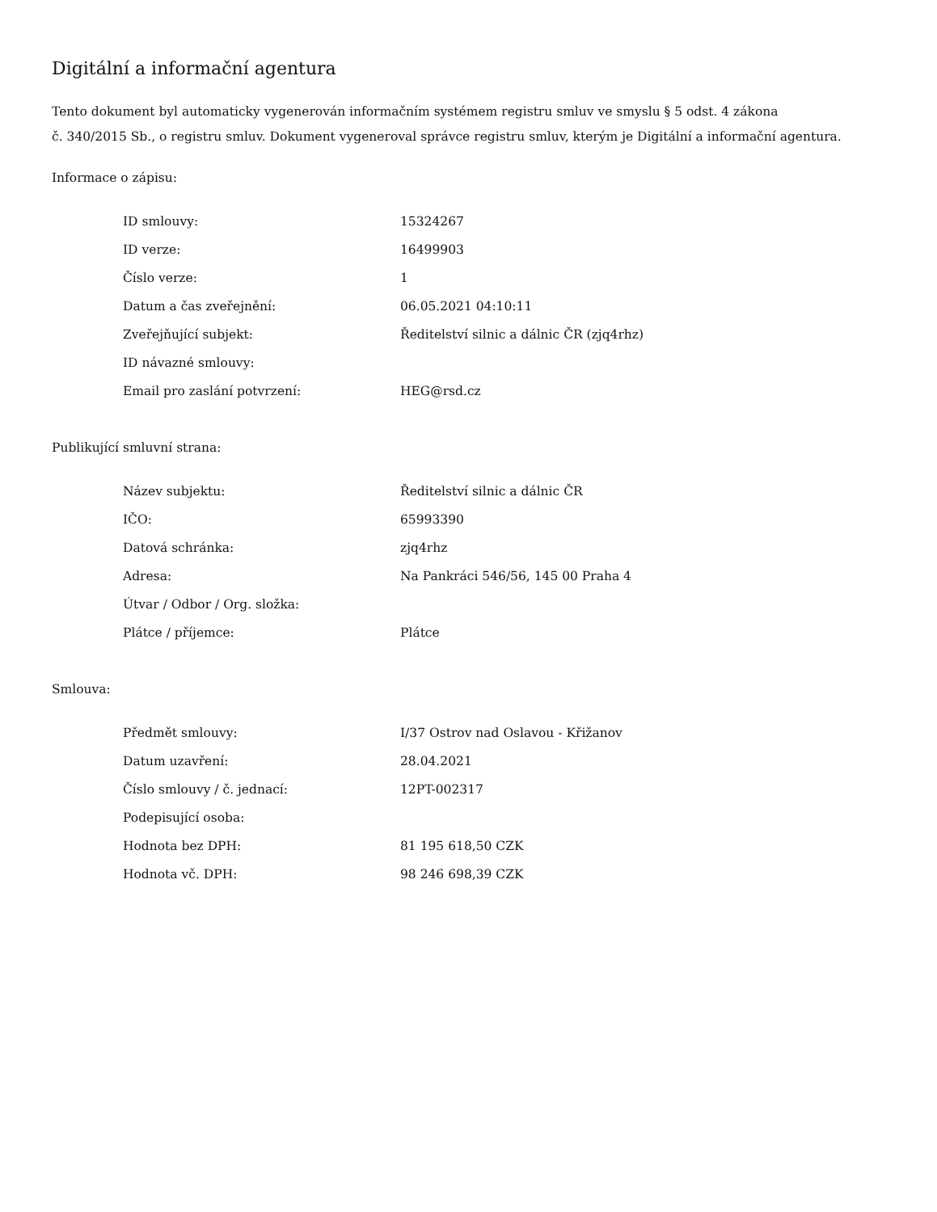Digitální a informační agentura
Tento dokument byl automaticky vygenerován informačním systémem registru smluv ve smyslu § 5 odst. 4 zákona
č. 340/2015 Sb., o registru smluv. Dokument vygeneroval správce registru smluv, kterým je Digitální a informační agentura.
Informace o zápisu:
| ID smlouvy: | 15324267 |
| ID verze: | 16499903 |
| Číslo verze: | 1 |
| Datum a čas zveřejnění: | 06.05.2021 04:10:11 |
| Zveřejňující subjekt: | Ředitelství silnic a dálnic ČR (zjq4rhz) |
| ID návazné smlouvy: | |
| Email pro zaslání potvrzení: | HEG@rsd.cz |
Publikující smluvní strana:
| Název subjektu: | Ředitelství silnic a dálnic ČR |
| IČO: | 65993390 |
| Datová schránka: | zjq4rhz |
| Adresa: | Na Pankráci 546/56, 145 00 Praha 4 |
| Útvar / Odbor / Org. složka: | |
| Plátce / příjemce: | Plátce |
Smlouva:
| Předmět smlouvy: | I/37 Ostrov nad Oslavou - Křižanov |
| Datum uzavření: | 28.04.2021 |
| Číslo smlouvy / č. jednací: | 12PT-002317 |
| Podepisující osoba: | |
| Hodnota bez DPH: | 81 195 618,50 CZK |
| Hodnota vč. DPH: | 98 246 698,39 CZK |